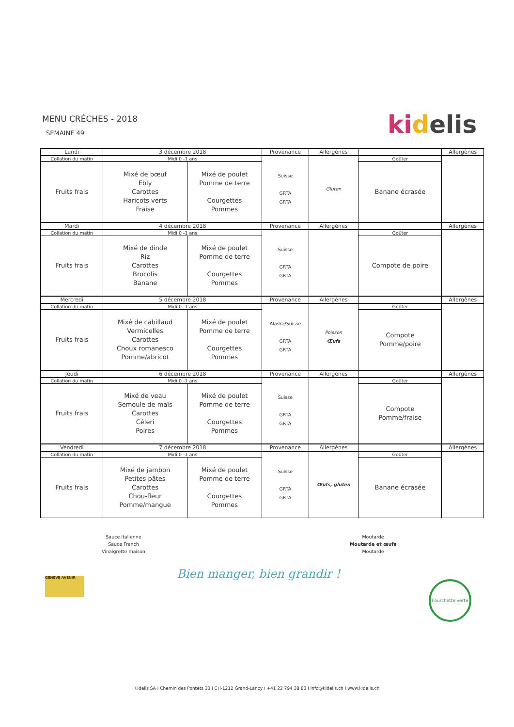MENU CRÈCHES - 2018
SEMAINE 49
ki delis
| Lundi | 3 décembre 2018 | | Provenance | Allergènes | | Allergènes |
| --- | --- | --- | --- | --- | --- | --- |
| Collation du matin | Midi 0 -1 ans | | Suisse GRTA GRTA | Gluten | Goûter | |
| Fruits frais | Mixé de bœuf Ebly Carottes Haricots verts Fraise | Mixé de poulet Pomme de terre Courgettes Pommes | | | Banane écrasée | |
| Mardi | 4 décembre 2018 | | Provenance | Allergènes | | Allergènes |
| Collation du matin | Midi 0 -1 ans | | Suisse GRTA GRTA | | Goûter | |
| Fruits frais | Mixé de dinde Riz Carottes Brocolis Banane | Mixé de poulet Pomme de terre Courgettes Pommes | | | Compote de poire | |
| Mercredi | 5 décembre 2018 | | Provenance | Allergènes | | Allergènes |
| Collation du matin | Midi 0 -1 ans | | Alaska/Suisse GRTA GRTA | Poisson Œufs | Goûter | |
| Fruits frais | Mixé de cabillaud Vermicelles Carottes Choux romanesco Pomme/abricot | Mixé de poulet Pomme de terre Courgettes Pommes | | | Compote Pomme/poire | |
| Jeudi | 6 décembre 2018 | | Provenance | Allergènes | | Allergènes |
| Collation du matin | Midi 0 -1 ans | | Suisse GRTA GRTA | | Goûter | |
| Fruits frais | Mixé de veau Semoule de maïs Carottes Céleri Poires | Mixé de poulet Pomme de terre Courgettes Pommes | | | Compote Pomme/fraise | |
| Vendredi | 7 décembre 2018 | | Provenance | Allergènes | | Allergènes |
| Collation du matin | Midi 0 -1 ans | | Suisse GRTA GRTA | Œufs, gluten | Goûter | |
| Fruits frais | Mixé de jambon Petites pâtes Carottes Chou-fleur Pomme/mangue | Mixé de poulet Pomme de terre Courgettes Pommes | | | Banane écrasée | |
Sauce Italienne
Sauce French
Vinaigrette maison
Moutarde
Moutarde et œufs
Moutarde
Bien manger, bien grandir !
GENÈVE AVENIR
Fourchette verte
Kidelis SA I Chemin des Pontets 33 I CH-1212 Grand-Lancy I +41 22 794 38 83 I info@kidelis.ch I www.kidelis.ch